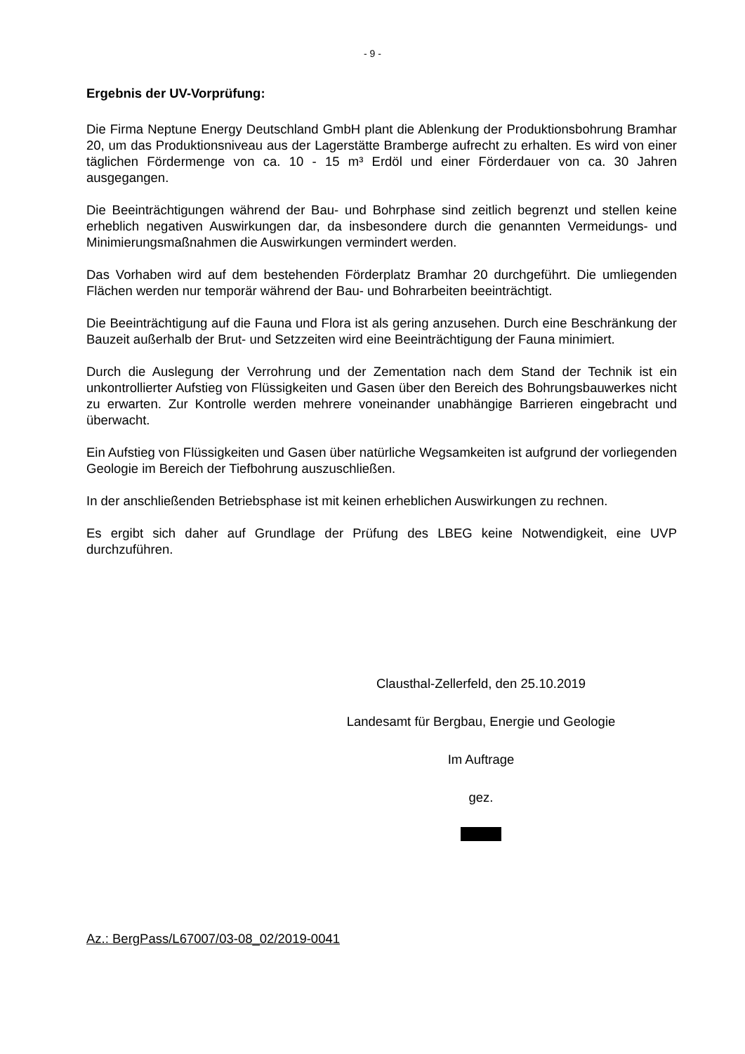- 9 -
Ergebnis der UV-Vorprüfung:
Die Firma Neptune Energy Deutschland GmbH plant die Ablenkung der Produktionsbohrung Bramhar 20, um das Produktionsniveau aus der Lagerstätte Bramberge aufrecht zu erhalten. Es wird von einer täglichen Fördermenge von ca. 10 - 15 m³ Erdöl und einer Förderdauer von ca. 30 Jahren ausgegangen.
Die Beeinträchtigungen während der Bau- und Bohrphase sind zeitlich begrenzt und stellen keine erheblich negativen Auswirkungen dar, da insbesondere durch die genannten Vermeidungs- und Minimierungsmaßnahmen die Auswirkungen vermindert werden.
Das Vorhaben wird auf dem bestehenden Förderplatz Bramhar 20 durchgeführt. Die umliegenden Flächen werden nur temporär während der Bau- und Bohrarbeiten beeinträchtigt.
Die Beeinträchtigung auf die Fauna und Flora ist als gering anzusehen. Durch eine Beschränkung der Bauzeit außerhalb der Brut- und Setzzeiten wird eine Beeinträchtigung der Fauna minimiert.
Durch die Auslegung der Verrohrung und der Zementation nach dem Stand der Technik ist ein unkontrollierter Aufstieg von Flüssigkeiten und Gasen über den Bereich des Bohrungsbauwerkes nicht zu erwarten. Zur Kontrolle werden mehrere voneinander unabhängige Barrieren eingebracht und überwacht.
Ein Aufstieg von Flüssigkeiten und Gasen über natürliche Wegsamkeiten ist aufgrund der vorliegenden Geologie im Bereich der Tiefbohrung auszuschließen.
In der anschließenden Betriebsphase ist mit keinen erheblichen Auswirkungen zu rechnen.
Es ergibt sich daher auf Grundlage der Prüfung des LBEG keine Notwendigkeit, eine UVP durchzuführen.
Clausthal-Zellerfeld, den 25.10.2019
Landesamt für Bergbau, Energie und Geologie
Im Auftrage
gez.
Az.: BergPass/L67007/03-08_02/2019-0041